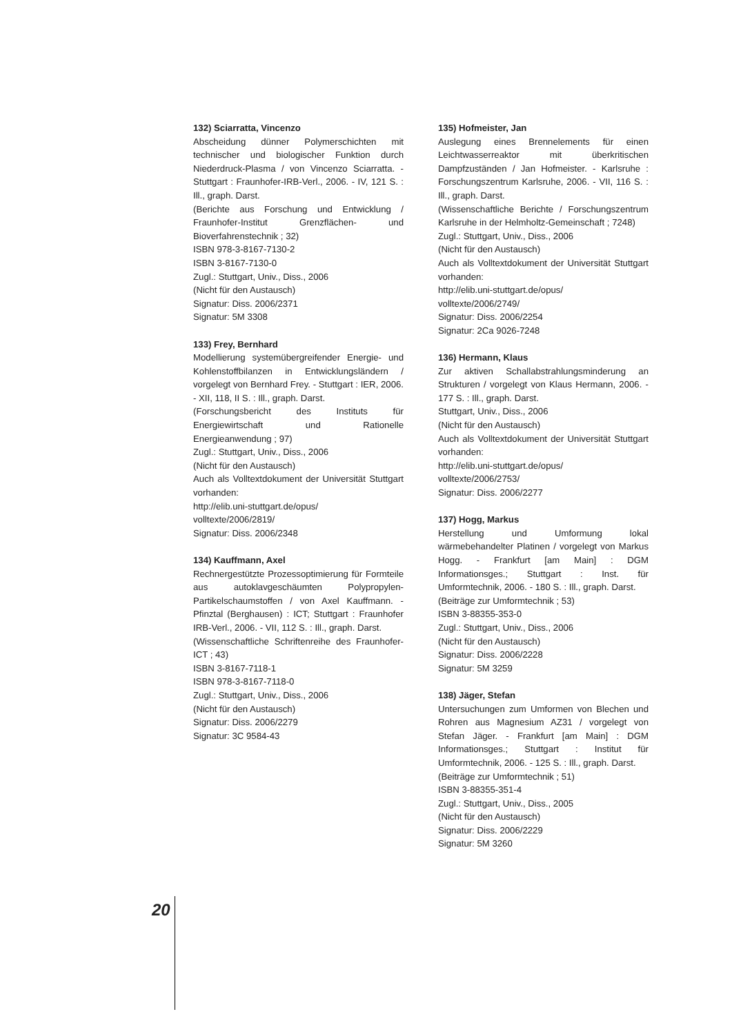132) Sciarratta, Vincenzo
Abscheidung dünner Polymerschichten mit technischer und biologischer Funktion durch Niederdruck-Plasma / von Vincenzo Sciarratta. - Stuttgart : Fraunhofer-IRB-Verl., 2006. - IV, 121 S. : Ill., graph. Darst.
(Berichte aus Forschung und Entwicklung / Fraunhofer-Institut Grenzflächen- und Bioverfahrenstechnik ; 32)
ISBN 978-3-8167-7130-2
ISBN 3-8167-7130-0
Zugl.: Stuttgart, Univ., Diss., 2006
(Nicht für den Austausch)
Signatur: Diss. 2006/2371
Signatur: 5M 3308
133) Frey, Bernhard
Modellierung systemübergreifender Energie- und Kohlenstoffbilanzen in Entwicklungsländern / vorgelegt von Bernhard Frey. - Stuttgart : IER, 2006. - XII, 118, II S. : Ill., graph. Darst.
(Forschungsbericht des Instituts für Energiewirtschaft und Rationelle Energieanwendung ; 97)
Zugl.: Stuttgart, Univ., Diss., 2006
(Nicht für den Austausch)
Auch als Volltextdokument der Universität Stuttgart vorhanden:
http://elib.uni-stuttgart.de/opus/
volltexte/2006/2819/
Signatur: Diss. 2006/2348
134) Kauffmann, Axel
Rechnergestützte Prozessoptimierung für Formteile aus autoklavgeschäumten Polypropylen-Partikelschaumstoffen / von Axel Kauffmann. - Pfinztal (Berghausen) : ICT; Stuttgart : Fraunhofer IRB-Verl., 2006. - VII, 112 S. : Ill., graph. Darst.
(Wissenschaftliche Schriftenreihe des Fraunhofer-ICT ; 43)
ISBN 3-8167-7118-1
ISBN 978-3-8167-7118-0
Zugl.: Stuttgart, Univ., Diss., 2006
(Nicht für den Austausch)
Signatur: Diss. 2006/2279
Signatur: 3C 9584-43
135) Hofmeister, Jan
Auslegung eines Brennelements für einen Leichtwasserreaktor mit überkritischen Dampfzuständen / Jan Hofmeister. - Karlsruhe : Forschungszentrum Karlsruhe, 2006. - VII, 116 S. : Ill., graph. Darst.
(Wissenschaftliche Berichte / Forschungszentrum Karlsruhe in der Helmholtz-Gemeinschaft ; 7248)
Zugl.: Stuttgart, Univ., Diss., 2006
(Nicht für den Austausch)
Auch als Volltextdokument der Universität Stuttgart vorhanden:
http://elib.uni-stuttgart.de/opus/
volltexte/2006/2749/
Signatur: Diss. 2006/2254
Signatur: 2Ca 9026-7248
136) Hermann, Klaus
Zur aktiven Schallabstrahlungsminderung an Strukturen / vorgelegt von Klaus Hermann, 2006. - 177 S. : Ill., graph. Darst.
Stuttgart, Univ., Diss., 2006
(Nicht für den Austausch)
Auch als Volltextdokument der Universität Stuttgart vorhanden:
http://elib.uni-stuttgart.de/opus/
volltexte/2006/2753/
Signatur: Diss. 2006/2277
137) Hogg, Markus
Herstellung und Umformung lokal wärmebehandelter Platinen / vorgelegt von Markus Hogg. - Frankfurt [am Main] : DGM Informationsges.; Stuttgart : Inst. für Umformtechnik, 2006. - 180 S. : Ill., graph. Darst.
(Beiträge zur Umformtechnik ; 53)
ISBN 3-88355-353-0
Zugl.: Stuttgart, Univ., Diss., 2006
(Nicht für den Austausch)
Signatur: Diss. 2006/2228
Signatur: 5M 3259
138) Jäger, Stefan
Untersuchungen zum Umformen von Blechen und Rohren aus Magnesium AZ31 / vorgelegt von Stefan Jäger. - Frankfurt [am Main] : DGM Informationsges.; Stuttgart : Institut für Umformtechnik, 2006. - 125 S. : Ill., graph. Darst.
(Beiträge zur Umformtechnik ; 51)
ISBN 3-88355-351-4
Zugl.: Stuttgart, Univ., Diss., 2005
(Nicht für den Austausch)
Signatur: Diss. 2006/2229
Signatur: 5M 3260
20